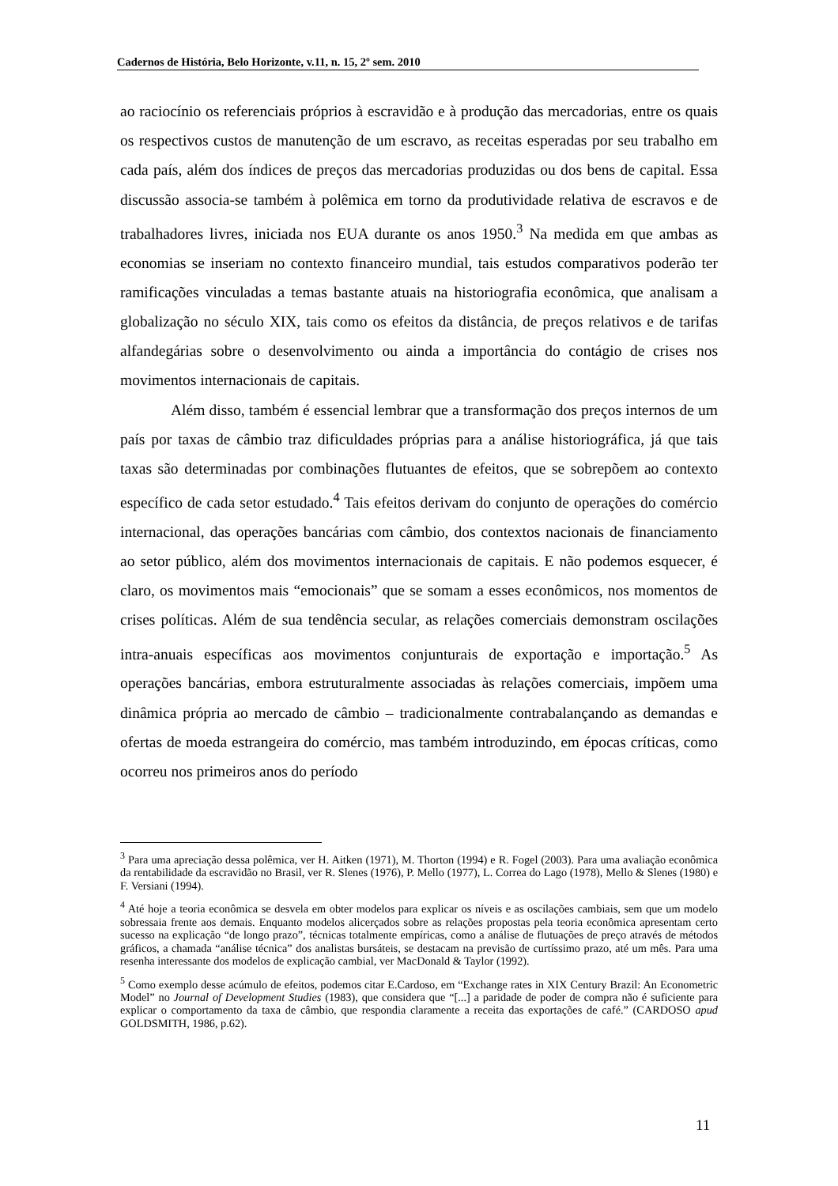Cadernos de História, Belo Horizonte, v.11, n. 15, 2º sem. 2010
ao raciocínio os referenciais próprios à escravidão e à produção das mercadorias, entre os quais os respectivos custos de manutenção de um escravo, as receitas esperadas por seu trabalho em cada país, além dos índices de preços das mercadorias produzidas ou dos bens de capital. Essa discussão associa-se também à polêmica em torno da produtividade relativa de escravos e de trabalhadores livres, iniciada nos EUA durante os anos 1950.<sup>3</sup> Na medida em que ambas as economias se inseriam no contexto financeiro mundial, tais estudos comparativos poderão ter ramificações vinculadas a temas bastante atuais na historiografia econômica, que analisam a globalização no século XIX, tais como os efeitos da distância, de preços relativos e de tarifas alfandegárias sobre o desenvolvimento ou ainda a importância do contágio de crises nos movimentos internacionais de capitais.
Além disso, também é essencial lembrar que a transformação dos preços internos de um país por taxas de câmbio traz dificuldades próprias para a análise historiográfica, já que tais taxas são determinadas por combinações flutuantes de efeitos, que se sobrepõem ao contexto específico de cada setor estudado.<sup>4</sup> Tais efeitos derivam do conjunto de operações do comércio internacional, das operações bancárias com câmbio, dos contextos nacionais de financiamento ao setor público, além dos movimentos internacionais de capitais. E não podemos esquecer, é claro, os movimentos mais “emocionais” que se somam a esses econômicos, nos momentos de crises políticas. Além de sua tendência secular, as relações comerciais demonstram oscilações intra-anuais específicas aos movimentos conjunturais de exportação e importação.<sup>5</sup> As operações bancárias, embora estruturalmente associadas às relações comerciais, impõem uma dinâmica própria ao mercado de câmbio – tradicionalmente contrabalançando as demandas e ofertas de moeda estrangeira do comércio, mas também introduzindo, em épocas críticas, como ocorreu nos primeiros anos do período
<sup>3</sup> Para uma apreciação dessa polêmica, ver H. Aitken (1971), M. Thorton (1994) e R. Fogel (2003). Para uma avaliação econômica da rentabilidade da escravidão no Brasil, ver R. Slenes (1976), P. Mello (1977), L. Correa do Lago (1978), Mello & Slenes (1980) e F. Versiani (1994).
<sup>4</sup> Até hoje a teoria econômica se desvela em obter modelos para explicar os níveis e as oscilações cambiais, sem que um modelo sobressaia frente aos demais. Enquanto modelos alicerçados sobre as relações propostas pela teoria econômica apresentam certo sucesso na explicação “de longo prazo”, técnicas totalmente empíricas, como a análise de flutuações de preço através de métodos gráficos, a chamada “análise técnica” dos analistas bursáteis, se destacam na previsão de curtíssimo prazo, até um mês. Para uma resenha interessante dos modelos de explicação cambial, ver MacDonald & Taylor (1992).
<sup>5</sup> Como exemplo desse acúmulo de efeitos, podemos citar E.Cardoso, em “Exchange rates in XIX Century Brazil: An Econometric Model” no Journal of Development Studies (1983), que considera que “[...] a paridade de poder de compra não é suficiente para explicar o comportamento da taxa de câmbio, que respondia claramente a receita das exportações de café.” (CARDOSO apud GOLDSMITH, 1986, p.62).
11